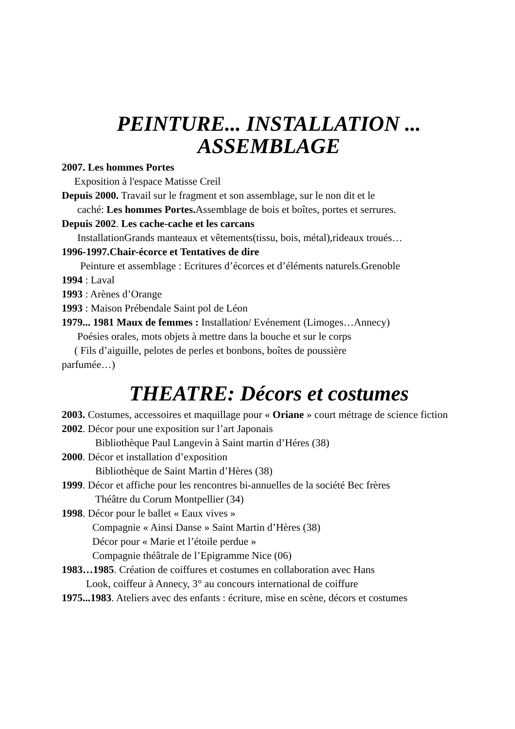PEINTURE... INSTALLATION ...
ASSEMBLAGE
2007. Les hommes Portes
Exposition à l'espace Matisse Creil
Depuis 2000. Travail sur le fragment et son assemblage, sur le non dit et le
caché: Les hommes Portes. Assemblage de bois et boîtes, portes et serrures.
Depuis 2002. Les cache-cache et les carcans
InstallationGrands manteaux et vêtements(tissu, bois, métal),rideaux troués…
1996-1997.Chair-écorce et Tentatives de dire
Peinture et assemblage : Ecritures d’écorces et d’éléments naturels.Grenoble
1994 : Laval
1993 : Arènes d’Orange
1993 : Maison Prébendale Saint pol de Léon
1979... 1981 Maux de femmes : Installation/ Evénement (Limoges…Annecy)
Poésies orales, mots objets à mettre dans la bouche et sur le corps
( Fils d’aiguille, pelotes de perles et bonbons, boîtes de poussière
parfumée…)
THEATRE: Décors et costumes
2003. Costumes, accessoires et maquillage pour « Oriane » court métrage de science fiction
2002. Décor pour une exposition sur l’art Japonais
Bibliothèque Paul Langevin à Saint martin d’Héres (38)
2000. Décor et installation d’exposition
Bibliothèque de Saint Martin d’Hères (38)
1999. Décor et affiche pour les rencontres bi-annuelles de la société Bec frères
Théâtre du Corum Montpellier (34)
1998. Décor pour le ballet « Eaux vives »
Compagnie « Ainsi Danse » Saint Martin d’Hères (38)
Décor pour « Marie et l’étoile perdue »
Compagnie théâtrale de l’Epigramme Nice (06)
1983…1985. Création de coiffures et costumes en collaboration avec Hans
Look, coiffeur à Annecy, 3° au concours international de coiffure
1975...1983. Ateliers avec des enfants : écriture, mise en scène, décors et costumes